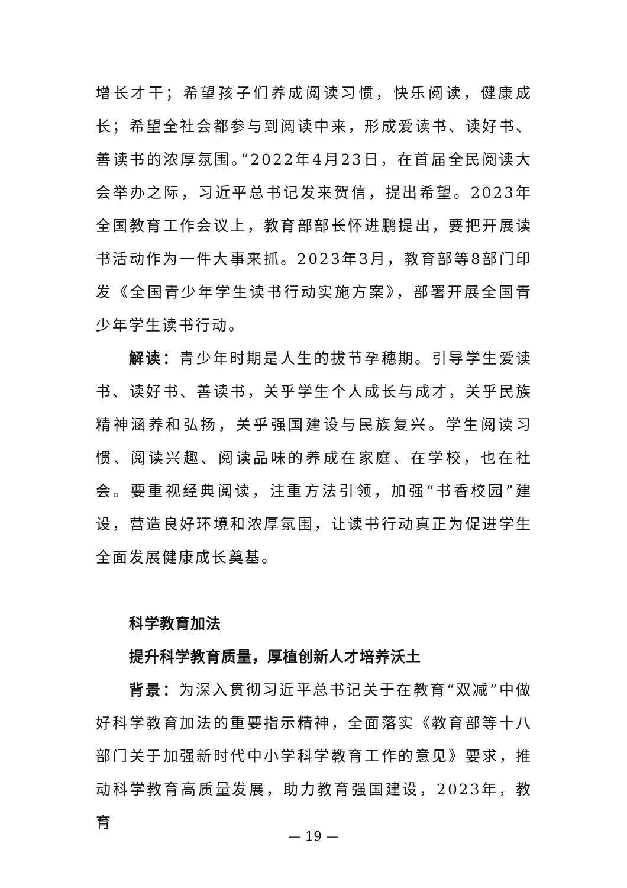增长才干；希望孩子们养成阅读习惯，快乐阅读，健康成长；希望全社会都参与到阅读中来，形成爱读书、读好书、善读书的浓厚氛围。”2022年4月23日，在首届全民阅读大会举办之际，习近平总书记发来贺信，提出希望。2023年全国教育工作会议上，教育部部长怀进鹏提出，要把开展读书活动作为一件大事来抓。2023年3月，教育部等8部门印发《全国青少年学生读书行动实施方案》，部署开展全国青少年学生读书行动。
解读：青少年时期是人生的拔节孕穗期。引导学生爱读书、读好书、善读书，关乎学生个人成长与成才，关乎民族精神涵养和弘扬，关乎强国建设与民族复兴。学生阅读习惯、阅读兴趣、阅读品味的养成在家庭、在学校，也在社会。要重视经典阅读，注重方法引领，加强“书香校园”建设，营造良好环境和浓厚氛围，让读书行动真正为促进学生全面发展健康成长奠基。
科学教育加法
提升科学教育质量，厚植创新人才培养沃土
背景：为深入贯彻习近平总书记关于在教育“双减”中做好科学教育加法的重要指示精神，全面落实《教育部等十八部门关于加强新时代中小学科学教育工作的意见》要求，推动科学教育高质量发展，助力教育强国建设，2023年，教育
— 19 —